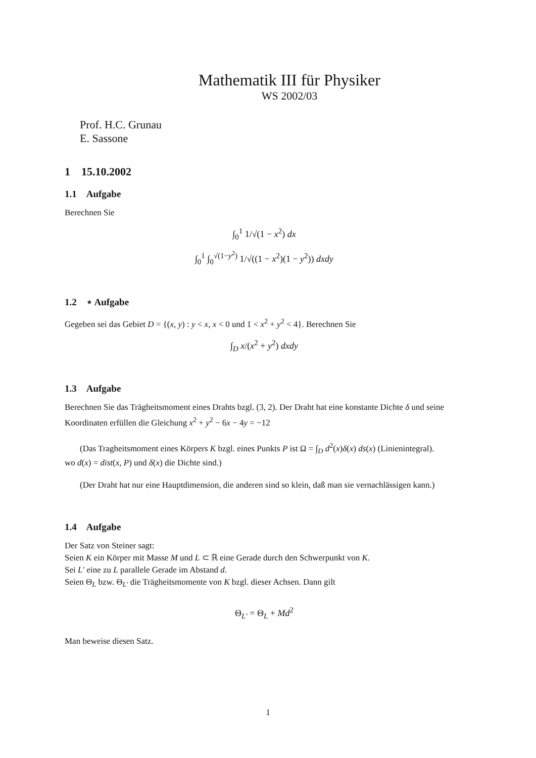Mathematik III für Physiker
WS 2002/03
Prof. H.C. Grunau
E. Sassone
1 15.10.2002
1.1 Aufgabe
Berechnen Sie
∫<sub>0</sub><sup>1</sup> 1/√(1 − x<sup>2</sup>) dx
∫<sub>0</sub><sup>1</sup> ∫<sub>0</sub><sup>√(1−y<sup>2</sup>)</sup> 1/√((1 − x<sup>2</sup>)(1 − y<sup>2</sup>)) dxdy
1.2 ⋆ Aufgabe
Gegeben sei das Gebiet D = {(x, y) : y < x, x < 0 und 1 < x<sup>2</sup> + y<sup>2</sup> < 4}. Berechnen Sie
∫<sub>D</sub> x/(x<sup>2</sup> + y<sup>2</sup>) dxdy
1.3 Aufgabe
Berechnen Sie das Trägheitsmoment eines Drahts bzgl. (3, 2). Der Draht hat eine konstante Dichte δ und seine Koordinaten erfüllen die Gleichung x<sup>2</sup> + y<sup>2</sup> − 6x − 4y = −12
(Das Tragheitsmoment eines Körpers K bzgl. eines Punkts P ist Ω = ∫<sub>D</sub> d<sup>2</sup>(x)δ(x) ds(x) (Linienintegral).
wo d(x) = dist(x, P) und δ(x) die Dichte sind.)
(Der Draht hat nur eine Hauptdimension, die anderen sind so klein, daß man sie vernachlässigen kann.)
1.4 Aufgabe
Der Satz von Steiner sagt:
Seien K ein Körper mit Masse M und L ⊂ ℝ eine Gerade durch den Schwerpunkt von K.
Sei L′ eine zu L parallele Gerade im Abstand d.
Seien Θ<sub>L</sub> bzw. Θ<sub>L′</sub> die Trägheitsmomente von K bzgl. dieser Achsen. Dann gilt
Θ<sub>L′</sub> = Θ<sub>L</sub> + Md<sup>2</sup>
Man beweise diesen Satz.
1